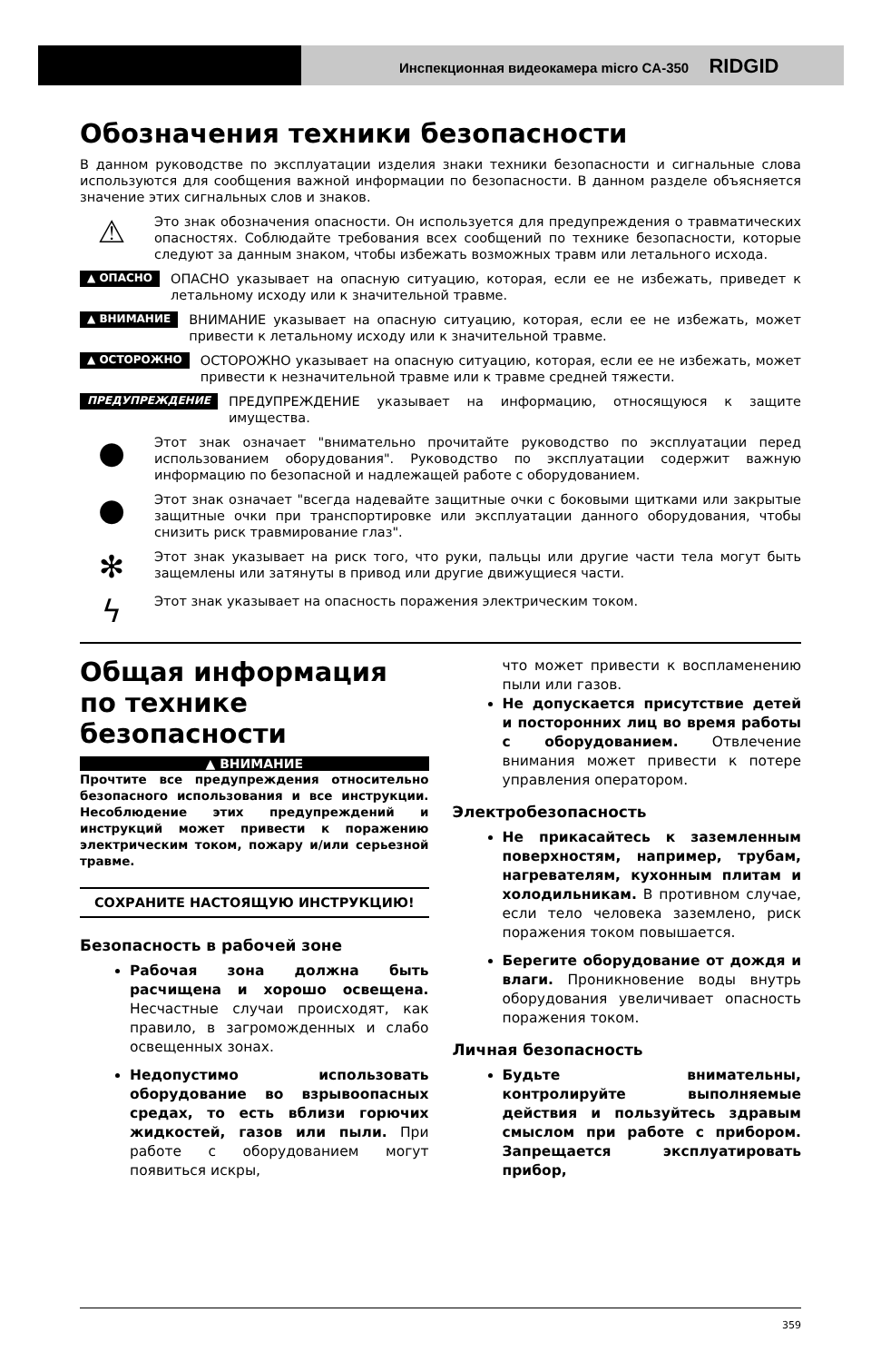Инспекционная видеокамера micro CA-350 RIDGID
Обозначения техники безопасности
В данном руководстве по эксплуатации изделия знаки техники безопасности и сигнальные слова используются для сообщения важной информации по безопасности. В данном разделе объясняется значение этих сигнальных слов и знаков.
⚠
Это знак обозначения опасности. Он используется для предупреждения о травматических опасностях. Соблюдайте требования всех сообщений по технике безопасности, которые следуют за данным знаком, чтобы избежать возможных травм или летального исхода.
▲ ОПАСНО
ОПАСНО указывает на опасную ситуацию, которая, если ее не избежать, приведет к летальному исходу или к значительной травме.
▲ ВНИМАНИЕ
ВНИМАНИЕ указывает на опасную ситуацию, которая, если ее не избежать, может привести к летальному исходу или к значительной травме.
▲ ОСТОРОЖНО
ОСТОРОЖНО указывает на опасную ситуацию, которая, если ее не избежать, может привести к незначительной травме или к травме средней тяжести.
ПРЕДУПРЕЖДЕНИЕ
ПРЕДУПРЕЖДЕНИЕ указывает на информацию, относящуюся к защите имущества.
●
Этот знак означает "внимательно прочитайте руководство по эксплуатации перед использованием оборудования". Руководство по эксплуатации содержит важную информацию по безопасной и надлежащей работе с оборудованием.
●
Этот знак означает "всегда надевайте защитные очки с боковыми щитками или закрытые защитные очки при транспортировке или эксплуатации данного оборудования, чтобы снизить риск травмирование глаз".
✻
Этот знак указывает на риск того, что руки, пальцы или другие части тела могут быть защемлены или затянуты в привод или другие движущиеся части.
ϟ
Этот знак указывает на опасность поражения электрическим током.
Общая информация по технике безопасности
▲ ВНИМАНИЕ
Прочтите все предупреждения относительно безопасного использования и все инструкции. Несоблюдение этих предупреждений и инструкций может привести к поражению электрическим током, пожару и/или серьезной травме.
СОХРАНИТЕ НАСТОЯЩУЮ ИНСТРУКЦИЮ!
Безопасность в рабочей зоне
Рабочая зона должна быть расчищена и хорошо освещена. Несчастные случаи происходят, как правило, в загроможденных и слабо освещенных зонах.
Недопустимо использовать оборудование во взрывоопасных средах, то есть вблизи горючих жидкостей, газов или пыли. При работе с оборудованием могут появиться искры,
что может привести к воспламенению пыли или газов.
Не допускается присутствие детей и посторонних лиц во время работы с оборудованием. Отвлечение внимания может привести к потере управления оператором.
Электробезопасность
Не прикасайтесь к заземленным поверхностям, например, трубам, нагревателям, кухонным плитам и холодильникам. В противном случае, если тело человека заземлено, риск поражения током повышается.
Берегите оборудование от дождя и влаги. Проникновение воды внутрь оборудования увеличивает опасность поражения током.
Личная безопасность
Будьте внимательны, контролируйте выполняемые действия и пользуйтесь здравым смыслом при работе с прибором. Запрещается эксплуатировать прибор,
359